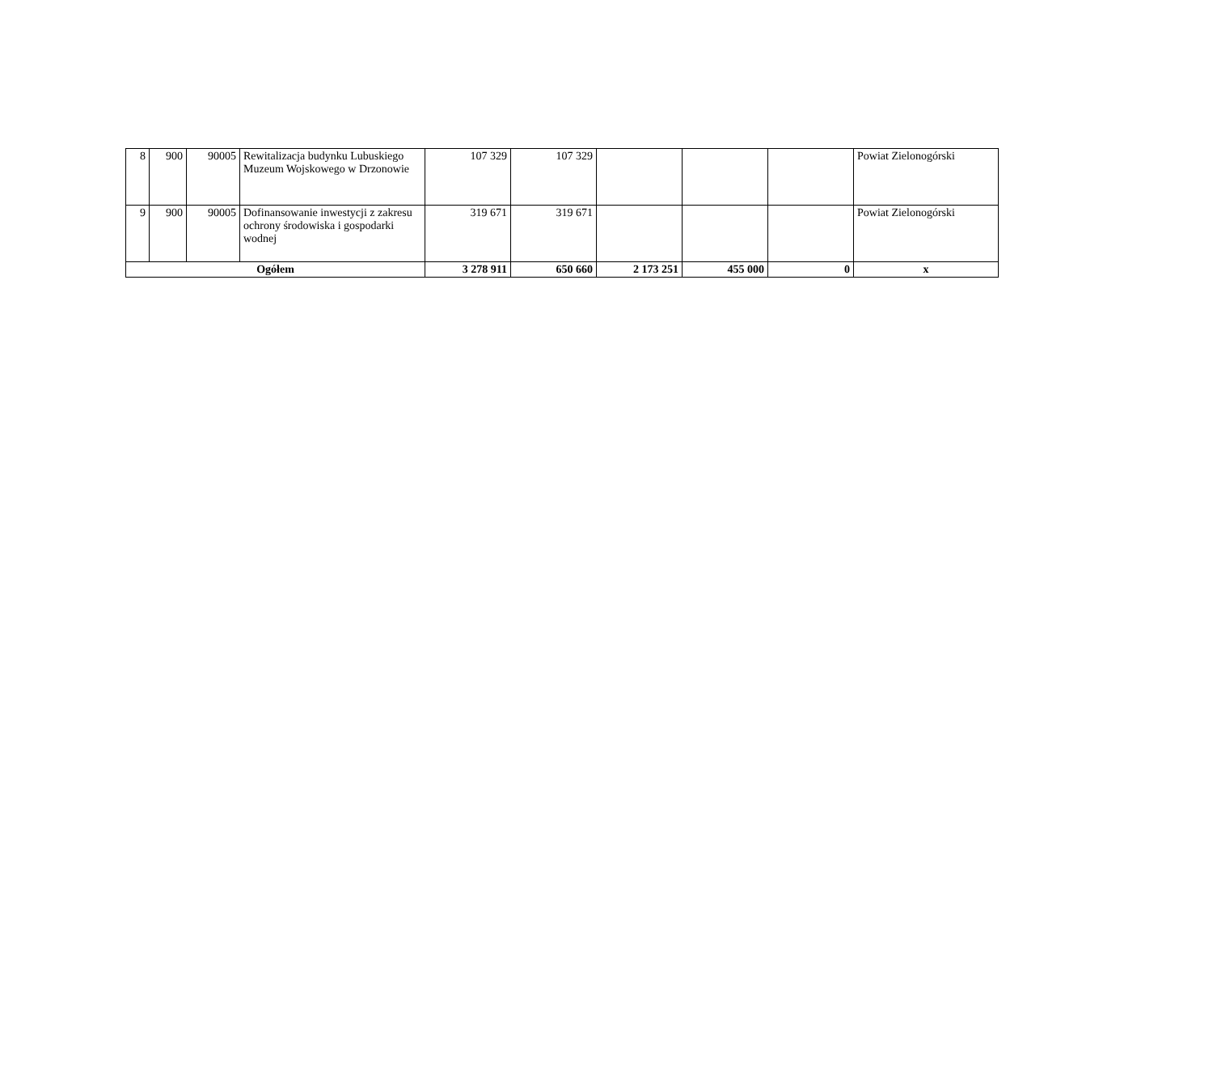| 8 | 900 | 90005 | Rewitalizacja budynku Lubuskiego Muzeum Wojskowego w Drzonowie | 107 329 | 107 329 | | | | Powiat Zielonogórski |
| 9 | 900 | 90005 | Dofinansowanie inwestycji z zakresu ochrony środowiska i gospodarki wodnej | 319 671 | 319 671 | | | | Powiat Zielonogórski |
| Ogółem | | | | 3 278 911 | 650 660 | 2 173 251 | 455 000 | 0 | x |